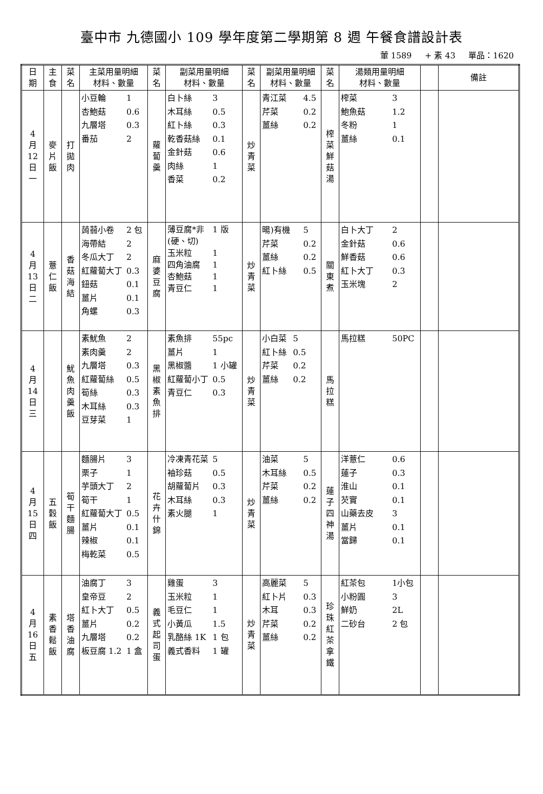臺中市 九德國小 109 學年度第二學期第 8 週 午餐食譜設計表
葷 1589 + 素 43 單品：1620
| 日 期 | 主 食 | 菜 名 | 主菜用量明細 材料、數量 | 菜 名 | 副菜用量明細 材料、數量 | 菜 名 | 副菜用量明細 材料、數量 | 菜 名 | 湯類用量明細 材料、數量 | | 備註 |
| --- | --- | --- | --- | --- | --- | --- | --- | --- | --- | --- | --- |
| 4 月 12 日 一 | 麥 片 飯 | 打 拋 肉 | 小豆輪 1 杏鮑菇 0.6 九層塔 0.3 番茄 2 | 蘿 蔔 羹 | 白卜絲 3 木耳絲 0.5 紅卜絲 0.3 乾香菇絲 0.1 金針菇 0.6 肉絲 1 香菜 0.2 | 炒 青 菜 | 青江菜 4.5 芹菜 0.2 薑絲 0.2 | 榨 菜 鮮 菇 湯 | 榨菜 3 鮑魚菇 1.2 冬粉 1 薑絲 0.1 | | |
| 4 月 13 日 二 | 薏 仁 飯 | 香 菇 海 結 | 蒟蒻小卷 2 包 海帶結 2 冬瓜大丁 2 紅蘿蔔大丁 0.3 鈕菇 0.1 薑片 0.1 角螺 0.3 | 麻 婆 豆 腐 | 薄豆腐*非(硬、切) 1 版 玉米粒 1 四角油腐 1 杏鮑菇 1 青豆仁 1 | 炒 青 菜 | 暘)有機 5 芹菜 0.2 薑絲 0.2 紅卜絲 0.5 | 關 東 煮 | 白卜大丁 2 金針菇 0.6 鮮香菇 0.6 紅卜大丁 0.3 玉米塊 2 | | |
| 4 月 14 日 三 | | 魷 魚 肉 羹 飯 | 素魷魚 2 素肉羹 2 九層塔 0.3 紅蘿蔔絲 0.5 筍絲 0.3 木耳絲 0.3 豆芽菜 1 | 黑 椒 素 魚 排 | 素魚排 55pc 薑片 1 黑椒醬 1 小罐 紅蘿蔔小丁 0.5 青豆仁 0.3 | 炒 青 菜 | 小白菜 5 紅卜絲 0.5 芹菜 0.2 薑絲 0.2 | 馬 拉 糕 | 馬拉糕 50PC | | |
| 4 月 15 日 四 | 五 穀 飯 | 筍 干 麵 腸 | 麵腸片 3 栗子 1 芋頭大丁 2 筍干 1 紅蘿蔔大丁 0.5 薑片 0.1 辣椒 0.1 梅乾菜 0.5 | 花 卉 什 錦 | 冷凍青花菜 5 袖珍菇 0.5 胡蘿蔔片 0.3 木耳絲 0.3 素火腿 1 | 炒 青 菜 | 油菜 5 木耳絲 0.5 芹菜 0.2 薑絲 0.2 | 蓮 子 四 神 湯 | 洋薏仁 0.6 蓮子 0.3 淮山 0.1 芡實 0.1 山藥去皮 3 薑片 0.1 當歸 0.1 | | |
| 4 月 16 日 五 | 素 香 鬆 飯 | 塔 香 油 腐 | 油腐丁 3 皇帝豆 2 紅卜大丁 0.5 薑片 0.2 九層塔 0.2 板豆腐 1.2 1 盒 | 義 式 起 司 蛋 | 雞蛋 3 玉米粒 1 毛豆仁 1 小黃瓜 1.5 乳酪絲 1K 1 包 義式香料 1 罐 | 炒 青 菜 | 高麗菜 5 紅卜片 0.3 木耳 0.3 芹菜 0.2 薑絲 0.2 | 珍 珠 紅 茶 拿 鐵 | 紅茶包 1小包 小粉圓 3 鮮奶 2L 二砂台 2 包 | | |